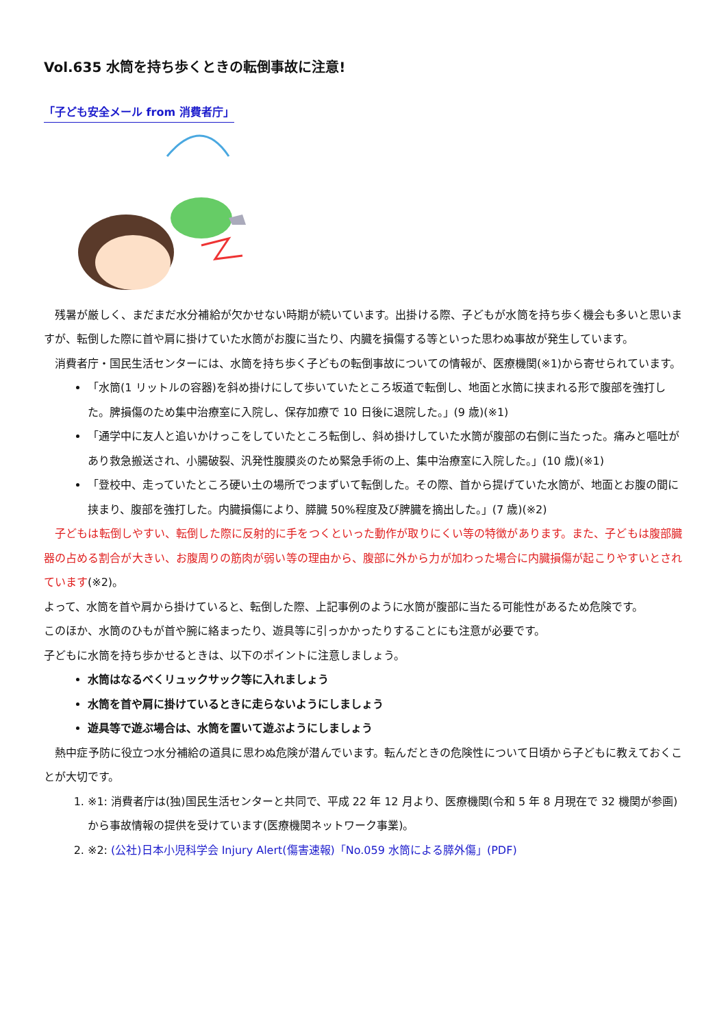Vol.635 水筒を持ち歩くときの転倒事故に注意!
「子ども安全メール from 消費者庁」
　残暑が厳しく、まだまだ水分補給が欠かせない時期が続いています。出掛ける際、子どもが水筒を持ち歩く機会も多いと思いますが、転倒した際に首や肩に掛けていた水筒がお腹に当たり、内臓を損傷する等といった思わぬ事故が発生しています。
　消費者庁・国民生活センターには、水筒を持ち歩く子どもの転倒事故についての情報が、医療機関(※1)から寄せられています。
「水筒(1 リットルの容器)を斜め掛けにして歩いていたところ坂道で転倒し、地面と水筒に挟まれる形で腹部を強打した。脾損傷のため集中治療室に入院し、保存加療で 10 日後に退院した。」(9 歳)(※1)
「通学中に友人と追いかけっこをしていたところ転倒し、斜め掛けしていた水筒が腹部の右側に当たった。痛みと嘔吐があり救急搬送され、小腸破裂、汎発性腹膜炎のため緊急手術の上、集中治療室に入院した。」(10 歳)(※1)
「登校中、走っていたところ硬い土の場所でつまずいて転倒した。その際、首から提げていた水筒が、地面とお腹の間に挟まり、腹部を強打した。内臓損傷により、膵臓 50%程度及び脾臓を摘出した。」(7 歳)(※2)
　子どもは転倒しやすい、転倒した際に反射的に手をつくといった動作が取りにくい等の特徴があります。また、子どもは腹部臓器の占める割合が大きい、お腹周りの筋肉が弱い等の理由から、腹部に外から力が加わった場合に内臓損傷が起こりやすいとされています(※2)。
よって、水筒を首や肩から掛けていると、転倒した際、上記事例のように水筒が腹部に当たる可能性があるため危険です。
このほか、水筒のひもが首や腕に絡まったり、遊具等に引っかかったりすることにも注意が必要です。
子どもに水筒を持ち歩かせるときは、以下のポイントに注意しましょう。
水筒はなるべくリュックサック等に入れましょう
水筒を首や肩に掛けているときに走らないようにしましょう
遊具等で遊ぶ場合は、水筒を置いて遊ぶようにしましょう
　熱中症予防に役立つ水分補給の道具に思わぬ危険が潜んでいます。転んだときの危険性について日頃から子どもに教えておくことが大切です。
1. ※1: 消費者庁は(独)国民生活センターと共同で、平成 22 年 12 月より、医療機関(令和 5 年 8 月現在で 32 機関が参画)から事故情報の提供を受けています(医療機関ネットワーク事業)。
2. ※2: (公社)日本小児科学会 Injury Alert(傷害速報)「No.059 水筒による膵外傷」(PDF)